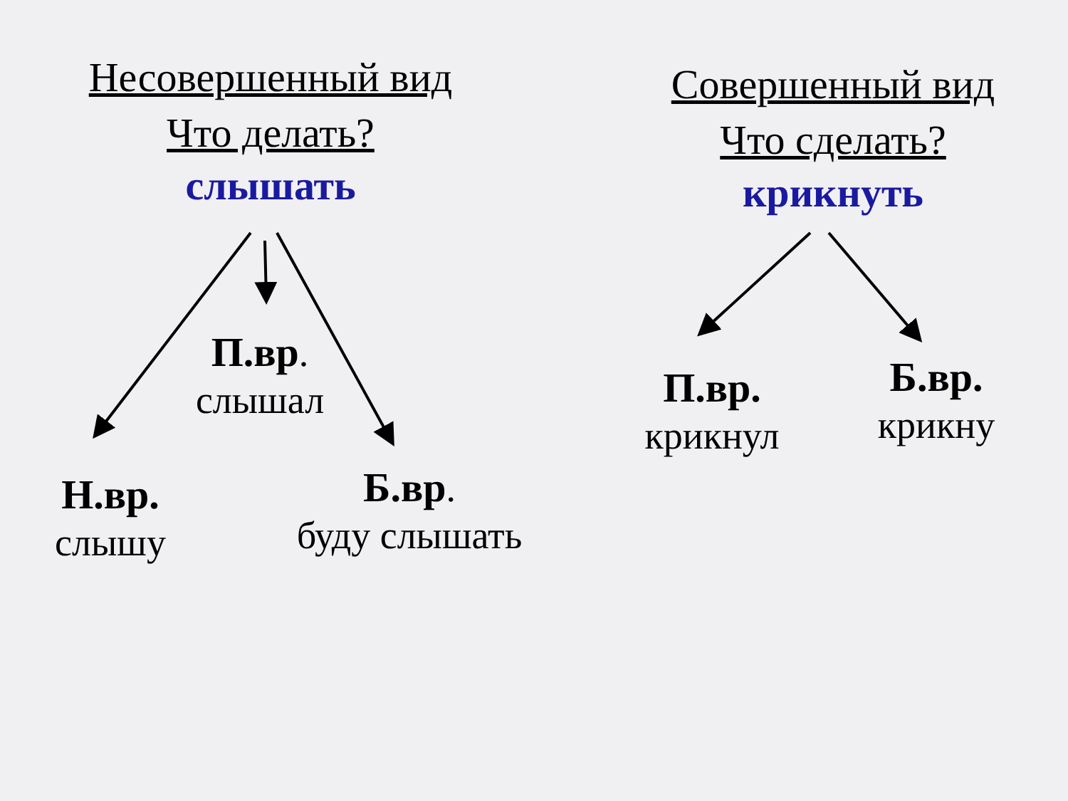Несовершенный вид
Что делать?
слышать
Совершенный вид
Что сделать?
крикнуть
П.вр.
слышал
Н.вр.
слышу
Б.вр.
буду слышать
П.вр.
крикнул
Б.вр.
крикну